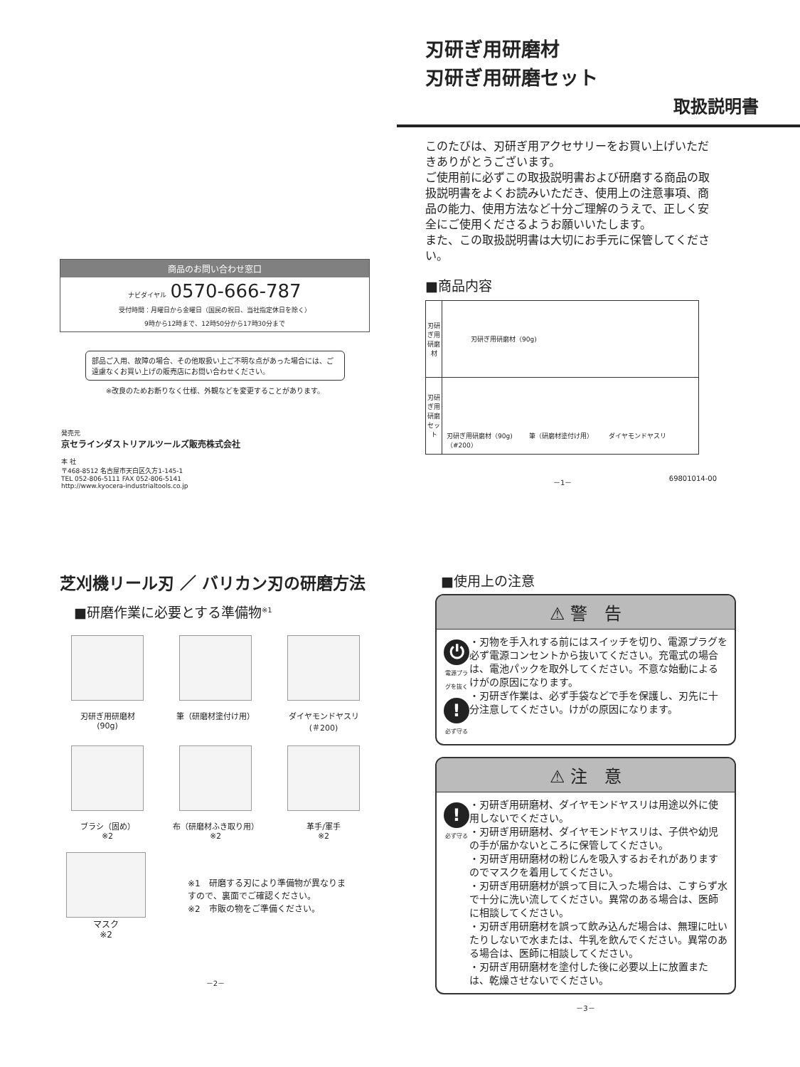商品のお問い合わせ窓口
ナビダイヤル 0570-666-787
受付時間：月曜日から金曜日（国民の祝日、当社指定休日を除く）
9時から12時まで、12時50分から17時30分まで
部品ご入用、故障の場合、その他取扱い上ご不明な点があった場合には、ご遠慮なくお買い上げの販売店にお問い合わせください。
※改良のためお断りなく仕様、外観などを変更することがあります。
発売元
京セラインダストリアルツールズ販売株式会社
本 社
〒468-8512 名古屋市天白区久方1-145-1
TEL 052-806-5111 FAX 052-806-5141
http://www.kyocera-industrialtools.co.jp
刃研ぎ用研磨材
刃研ぎ用研磨セット
取扱説明書
このたびは、刃研ぎ用アクセサリーをお買い上げいただきありがとうございます。
ご使用前に必ずこの取扱説明書および研磨する商品の取扱説明書をよくお読みいただき、使用上の注意事項、商品の能力、使用方法など十分ご理解のうえで、正しく安全にご使用くださるようお願いいたします。
また、この取扱説明書は大切にお手元に保管してください。
■商品内容
| 刃研ぎ用研磨材 | 刃研ぎ用研磨材（90g) |
| 刃研ぎ用研磨セット | 刃研ぎ用研磨材（90g) 筆（研磨材塗付け用） ダイヤモンドヤスリ（#200） |
－1－ 69801014-00
芝刈機リール刃 ／ バリカン刃の研磨方法
■研磨作業に必要とする準備物<sup>※1</sup>
刃研ぎ用研磨材
(90g)
筆（研磨材塗付け用）
ダイヤモンドヤスリ
(＃200)
ブラシ（固め）
※2
布（研磨材ふき取り用）
※2
革手/軍手
※2
マスク
※2
※1　研磨する刃により準備物が異なりますので、裏面でご確認ください。
※2　市販の物をご準備ください。
－2－
■使用上の注意
⚠ 警　告
⏻
電源プラグを抜く
!
必ず守る
・刃物を手入れする前にはスイッチを切り、電源プラグを必ず電源コンセントから抜いてください。充電式の場合は、電池パックを取外してください。不意な始動によるけがの原因になります。
・刃研ぎ作業は、必ず手袋などで手を保護し、刃先に十分注意してください。けがの原因になります。
⚠ 注　意
!
必ず守る
・刃研ぎ用研磨材、ダイヤモンドヤスリは用途以外に使用しないでください。
・刃研ぎ用研磨材、ダイヤモンドヤスリは、子供や幼児の手が届かないところに保管してください。
・刃研ぎ用研磨材の粉じんを吸入するおそれがありますのでマスクを着用してください。
・刃研ぎ用研磨材が誤って目に入った場合は、こすらず水で十分に洗い流してください。異常のある場合は、医師に相談してください。
・刃研ぎ用研磨材を誤って飲み込んだ場合は、無理に吐いたりしないで水または、牛乳を飲んでください。異常のある場合は、医師に相談してください。
・刃研ぎ用研磨材を塗付した後に必要以上に放置または、乾燥させないでください。
－3－